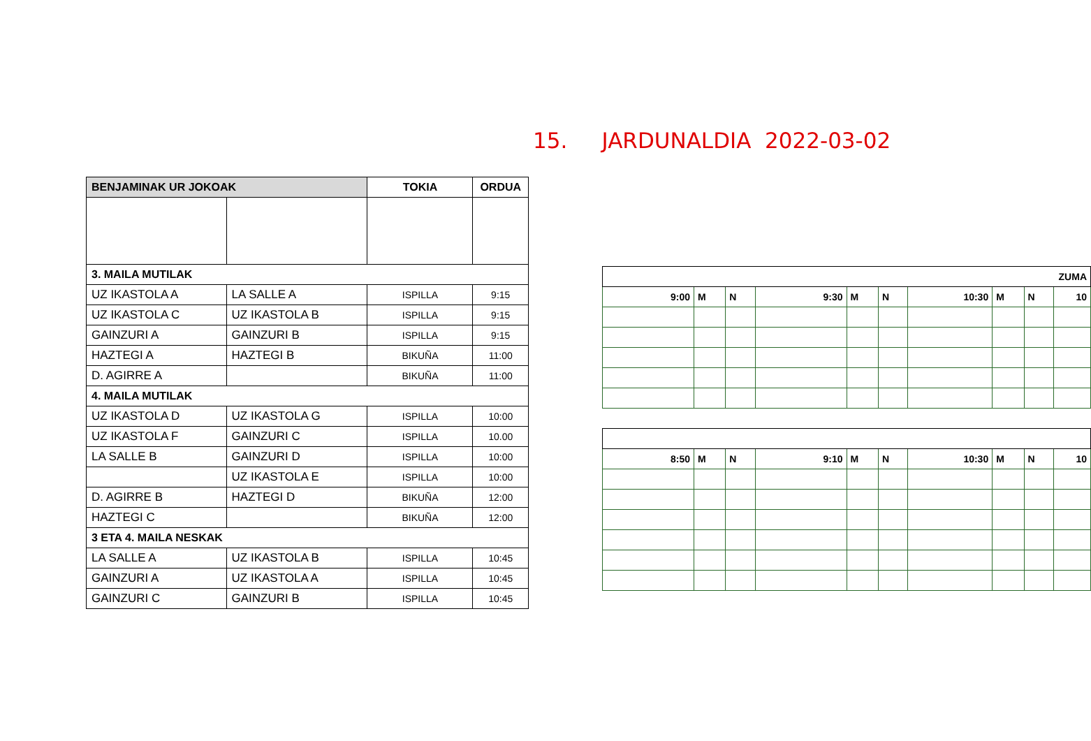15. JARDUNALDIA 2022-03-02
| BENJAMINAK UR JOKOAK | | TOKIA | ORDUA |
| --- | --- | --- | --- |
| 3. MAILA MUTILAK | | | |
| UZ IKASTOLA A | LA SALLE A | ISPILLA | 9:15 |
| UZ IKASTOLA C | UZ IKASTOLA B | ISPILLA | 9:15 |
| GAINZURI A | GAINZURI B | ISPILLA | 9:15 |
| HAZTEGI A | HAZTEGI B | BIKUÑA | 11:00 |
| D. AGIRRE A | | BIKUÑA | 11:00 |
| 4. MAILA MUTILAK | | | |
| UZ IKASTOLA D | UZ IKASTOLA G | ISPILLA | 10:00 |
| UZ IKASTOLA F | GAINZURI C | ISPILLA | 10.00 |
| LA SALLE B | GAINZURI D | ISPILLA | 10:00 |
| | UZ IKASTOLA E | ISPILLA | 10:00 |
| D. AGIRRE B | HAZTEGI D | BIKUÑA | 12:00 |
| HAZTEGI C | | BIKUÑA | 12:00 |
| 3 ETA 4. MAILA NESKAK | | | |
| LA SALLE A | UZ IKASTOLA B | ISPILLA | 10:45 |
| GAINZURI A | UZ IKASTOLA A | ISPILLA | 10:45 |
| GAINZURI C | GAINZURI B | ISPILLA | 10:45 |
| ZUMA | | | | | | | | | |
| 9:00 | M | N | 9:30 | M | N | 10:30 | M | N | 10 |
| 8:50 | M | N | 9:10 | M | N | 10:30 | M | N | 10 |